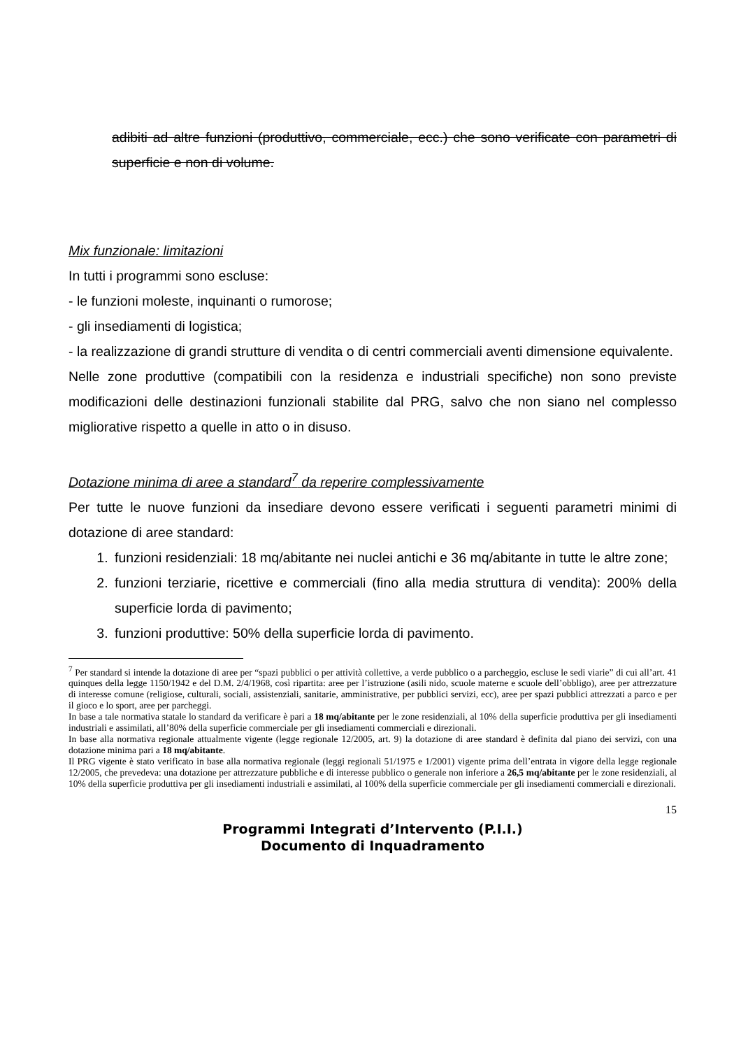adibiti ad altre funzioni (produttivo, commerciale, ecc.) che sono verificate con parametri di superficie e non di volume.
Mix funzionale: limitazioni
In tutti i programmi sono escluse:
- le funzioni moleste, inquinanti o rumorose;
- gli insediamenti di logistica;
- la realizzazione di grandi strutture di vendita o di centri commerciali aventi dimensione equivalente.
Nelle zone produttive (compatibili con la residenza e industriali specifiche) non sono previste modificazioni delle destinazioni funzionali stabilite dal PRG, salvo che non siano nel complesso migliorative rispetto a quelle in atto o in disuso.
Dotazione minima di aree a standard<sup>7</sup> da reperire complessivamente
Per tutte le nuove funzioni da insediare devono essere verificati i seguenti parametri minimi di dotazione di aree standard:
1. funzioni residenziali: 18 mq/abitante nei nuclei antichi e 36 mq/abitante in tutte le altre zone;
2. funzioni terziarie, ricettive e commerciali (fino alla media struttura di vendita): 200% della superficie lorda di pavimento;
3. funzioni produttive: 50% della superficie lorda di pavimento.
<sup>7</sup> Per standard si intende la dotazione di aree per “spazi pubblici o per attività collettive, a verde pubblico o a parcheggio, escluse le sedi viarie” di cui all’art. 41 quinques della legge 1150/1942 e del D.M. 2/4/1968, così ripartita: aree per l’istruzione (asili nido, scuole materne e scuole dell’obbligo), aree per attrezzature di interesse comune (religiose, culturali, sociali, assistenziali, sanitarie, amministrative, per pubblici servizi, ecc), aree per spazi pubblici attrezzati a parco e per il gioco e lo sport, aree per parcheggi.
In base a tale normativa statale lo standard da verificare è pari a 18 mq/abitante per le zone residenziali, al 10% della superficie produttiva per gli insediamenti industriali e assimilati, all’80% della superficie commerciale per gli insediamenti commerciali e direzionali.
In base alla normativa regionale attualmente vigente (legge regionale 12/2005, art. 9) la dotazione di aree standard è definita dal piano dei servizi, con una dotazione minima pari a 18 mq/abitante.
Il PRG vigente è stato verificato in base alla normativa regionale (leggi regionali 51/1975 e 1/2001) vigente prima dell’entrata in vigore della legge regionale 12/2005, che prevedeva: una dotazione per attrezzature pubbliche e di interesse pubblico o generale non inferiore a 26,5 mq/abitante per le zone residenziali, al 10% della superficie produttiva per gli insediamenti industriali e assimilati, al 100% della superficie commerciale per gli insediamenti commerciali e direzionali.
15
Programmi Integrati d’Intervento (P.I.I.)
Documento di Inquadramento